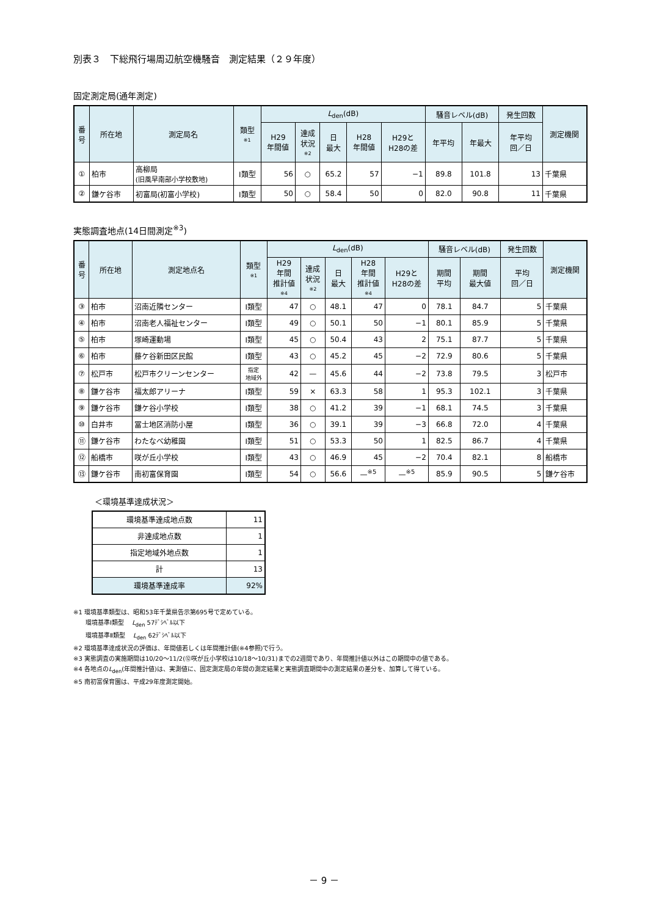別表３　下総飛行場周辺航空機騒音　測定結果（２９年度）
固定測定局(通年測定)
| 番 号 | 所在地 | 測定局名 | 類型 ※1 | L<sub>den</sub>(dB) | | | | | 騒音レベル(dB) | | 発生回数 | 測定機関 |
| --- | --- | --- | --- | --- | --- | --- | --- | --- | --- | --- | --- | --- |
| | | | | H29 年間値 | 達成 状況 ※2 | 日 最大 | H28 年間値 | H29と H28の差 | 年平均 | 年最大 | 年平均 回／日 | |
| ① | 柏市 | 高柳局 (旧風早南部小学校敷地) | Ⅰ類型 | 56 | ○ | 65.2 | 57 | −1 | 89.8 | 101.8 | 13 | 千葉県 |
| ② | 鎌ケ谷市 | 初富局(初富小学校) | Ⅰ類型 | 50 | ○ | 58.4 | 50 | 0 | 82.0 | 90.8 | 11 | 千葉県 |
実態調査地点(14日間測定<sup>※3</sup>)
| 番 号 | 所在地 | 測定地点名 | 類型 ※1 | L<sub>den</sub>(dB) | | | | | 騒音レベル(dB) | | 発生回数 | 測定機関 |
| --- | --- | --- | --- | --- | --- | --- | --- | --- | --- | --- | --- | --- |
| | | | | H29 年間 推計値 ※4 | 達成 状況 ※2 | 日 最大 | H28 年間 推計値 ※4 | H29と H28の差 | 期間 平均 | 期間 最大値 | 平均 回／日 | |
| ③ | 柏市 | 沼南近隣センター | Ⅰ類型 | 47 | ○ | 48.1 | 47 | 0 | 78.1 | 84.7 | 5 | 千葉県 |
| ④ | 柏市 | 沼南老人福祉センター | Ⅰ類型 | 49 | ○ | 50.1 | 50 | −1 | 80.1 | 85.9 | 5 | 千葉県 |
| ⑤ | 柏市 | 塚崎運動場 | Ⅰ類型 | 45 | ○ | 50.4 | 43 | 2 | 75.1 | 87.7 | 5 | 千葉県 |
| ⑥ | 柏市 | 藤ケ谷新田区民館 | Ⅰ類型 | 43 | ○ | 45.2 | 45 | −2 | 72.9 | 80.6 | 5 | 千葉県 |
| ⑦ | 松戸市 | 松戸市クリーンセンター | 指定 地域外 | 42 | — | 45.6 | 44 | −2 | 73.8 | 79.5 | 3 | 松戸市 |
| ⑧ | 鎌ケ谷市 | 福太郎アリーナ | Ⅰ類型 | 59 | × | 63.3 | 58 | 1 | 95.3 | 102.1 | 3 | 千葉県 |
| ⑨ | 鎌ケ谷市 | 鎌ケ谷小学校 | Ⅰ類型 | 38 | ○ | 41.2 | 39 | −1 | 68.1 | 74.5 | 3 | 千葉県 |
| ⑩ | 白井市 | 冨士地区消防小屋 | Ⅰ類型 | 36 | ○ | 39.1 | 39 | −3 | 66.8 | 72.0 | 4 | 千葉県 |
| ⑪ | 鎌ケ谷市 | わたなべ幼稚園 | Ⅰ類型 | 51 | ○ | 53.3 | 50 | 1 | 82.5 | 86.7 | 4 | 千葉県 |
| ⑫ | 船橋市 | 咲が丘小学校 | Ⅰ類型 | 43 | ○ | 46.9 | 45 | −2 | 70.4 | 82.1 | 8 | 船橋市 |
| ⑬ | 鎌ケ谷市 | 南初富保育園 | Ⅰ類型 | 54 | ○ | 56.6 | —<sup>※5</sup> | —<sup>※5</sup> | 85.9 | 90.5 | 5 | 鎌ケ谷市 |
＜環境基準達成状況＞
| 環境基準達成地点数 | 11 |
| 非達成地点数 | 1 |
| 指定地域外地点数 | 1 |
| 計 | 13 |
| 環境基準達成率 | 92% |
※1 環境基準類型は、昭和53年千葉県告示第695号で定めている。
　　環境基準Ⅰ類型　 L<sub>den</sub> 57ﾃﾞｼﾍﾞﾙ以下
　　環境基準Ⅱ類型　 L<sub>den</sub> 62ﾃﾞｼﾍﾞﾙ以下
※2 環境基準達成状況の評価は、年間値若しくは年間推計値(※4参照)で行う。
※3 実態調査の実施期間は10/20～11/2(⑫咲が丘小学校は10/18～10/31)までの2週間であり、年間推計値以外はこの期間中の値である。
※4 各地点のL<sub>den</sub>(年間推計値)は、実測値に、固定測定局の年間の測定結果と実態調査期間中の測定結果の差分を、加算して得ている。
※5 南初富保育園は、平成29年度測定開始。
－ 9 －